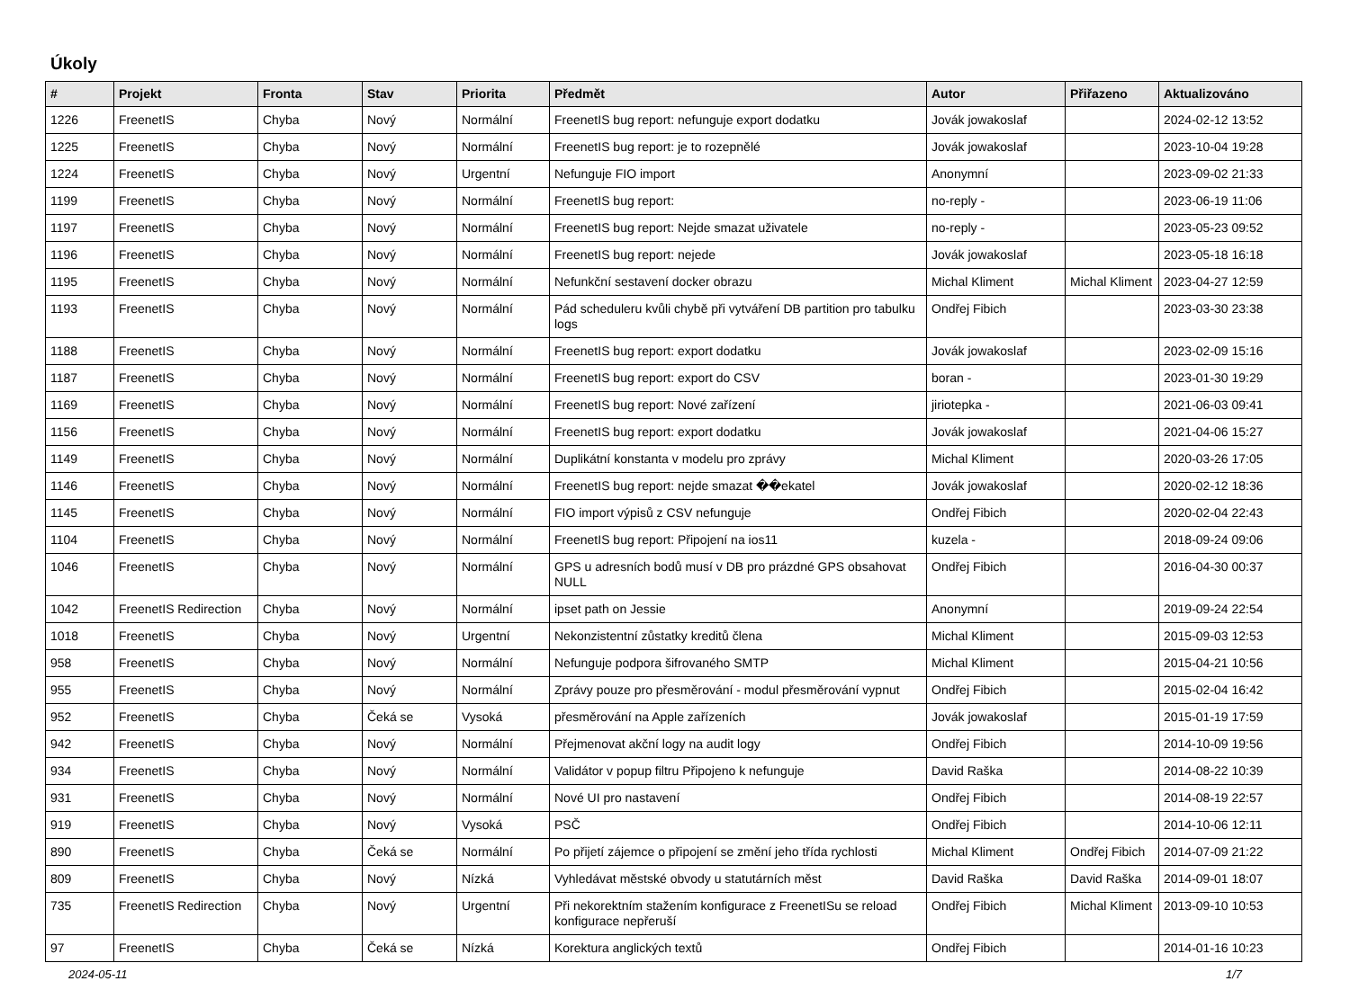Úkoly
| # | Projekt | Fronta | Stav | Priorita | Předmět | Autor | Přiřazeno | Aktualizováno |
| --- | --- | --- | --- | --- | --- | --- | --- | --- |
| 1226 | FreenetIS | Chyba | Nový | Normální | FreenetIS bug report: nefunguje export dodatku | Jovák jowakoslaf | | 2024-02-12 13:52 |
| 1225 | FreenetIS | Chyba | Nový | Normální | FreenetIS bug report: je to rozepnělé | Jovák jowakoslaf | | 2023-10-04 19:28 |
| 1224 | FreenetIS | Chyba | Nový | Urgentní | Nefunguje FIO import | Anonymní | | 2023-09-02 21:33 |
| 1199 | FreenetIS | Chyba | Nový | Normální | FreenetIS bug report: | no-reply - | | 2023-06-19 11:06 |
| 1197 | FreenetIS | Chyba | Nový | Normální | FreenetIS bug report: Nejde smazat uživatele | no-reply - | | 2023-05-23 09:52 |
| 1196 | FreenetIS | Chyba | Nový | Normální | FreenetIS bug report: nejede | Jovák jowakoslaf | | 2023-05-18 16:18 |
| 1195 | FreenetIS | Chyba | Nový | Normální | Nefunkční sestavení docker obrazu | Michal Kliment | Michal Kliment | 2023-04-27 12:59 |
| 1193 | FreenetIS | Chyba | Nový | Normální | Pád scheduleru kvůli chybě při vytváření DB partition pro tabulku logs | Ondřej Fibich | | 2023-03-30 23:38 |
| 1188 | FreenetIS | Chyba | Nový | Normální | FreenetIS bug report: export dodatku | Jovák jowakoslaf | | 2023-02-09 15:16 |
| 1187 | FreenetIS | Chyba | Nový | Normální | FreenetIS bug report: export do CSV | boran - | | 2023-01-30 19:29 |
| 1169 | FreenetIS | Chyba | Nový | Normální | FreenetIS bug report: Nové zařízení | jiriotepka - | | 2021-06-03 09:41 |
| 1156 | FreenetIS | Chyba | Nový | Normální | FreenetIS bug report: export dodatku | Jovák jowakoslaf | | 2021-04-06 15:27 |
| 1149 | FreenetIS | Chyba | Nový | Normální | Duplikátní konstanta v modelu pro zprávy | Michal Kliment | | 2020-03-26 17:05 |
| 1146 | FreenetIS | Chyba | Nový | Normální | FreenetIS bug report: nejde smazat ��ekatel | Jovák jowakoslaf | | 2020-02-12 18:36 |
| 1145 | FreenetIS | Chyba | Nový | Normální | FIO import výpisů z CSV nefunguje | Ondřej Fibich | | 2020-02-04 22:43 |
| 1104 | FreenetIS | Chyba | Nový | Normální | FreenetIS bug report: Připojení na ios11 | kuzela - | | 2018-09-24 09:06 |
| 1046 | FreenetIS | Chyba | Nový | Normální | GPS u adresních bodů musí v DB pro prázdné GPS obsahovat NULL | Ondřej Fibich | | 2016-04-30 00:37 |
| 1042 | FreenetIS Redirection | Chyba | Nový | Normální | ipset path on Jessie | Anonymní | | 2019-09-24 22:54 |
| 1018 | FreenetIS | Chyba | Nový | Urgentní | Nekonzistentní zůstatky kreditů člena | Michal Kliment | | 2015-09-03 12:53 |
| 958 | FreenetIS | Chyba | Nový | Normální | Nefunguje podpora šifrovaného SMTP | Michal Kliment | | 2015-04-21 10:56 |
| 955 | FreenetIS | Chyba | Nový | Normální | Zprávy pouze pro přesměrování - modul přesměrování vypnut | Ondřej Fibich | | 2015-02-04 16:42 |
| 952 | FreenetIS | Chyba | Čeká se | Vysoká | přesměrování na Apple zařízeních | Jovák jowakoslaf | | 2015-01-19 17:59 |
| 942 | FreenetIS | Chyba | Nový | Normální | Přejmenovat akční logy na audit logy | Ondřej Fibich | | 2014-10-09 19:56 |
| 934 | FreenetIS | Chyba | Nový | Normální | Validátor v popup filtru Připojeno k nefunguje | David Raška | | 2014-08-22 10:39 |
| 931 | FreenetIS | Chyba | Nový | Normální | Nové UI pro nastavení | Ondřej Fibich | | 2014-08-19 22:57 |
| 919 | FreenetIS | Chyba | Nový | Vysoká | PSČ | Ondřej Fibich | | 2014-10-06 12:11 |
| 890 | FreenetIS | Chyba | Čeká se | Normální | Po přijetí zájemce o připojení se změní jeho třída rychlosti | Michal Kliment | Ondřej Fibich | 2014-07-09 21:22 |
| 809 | FreenetIS | Chyba | Nový | Nízká | Vyhledávat městské obvody u statutárních měst | David Raška | David Raška | 2014-09-01 18:07 |
| 735 | FreenetIS Redirection | Chyba | Nový | Urgentní | Při nekorektním stažením konfigurace z FreenetISu se reload konfigurace nepřeruší | Ondřej Fibich | Michal Kliment | 2013-09-10 10:53 |
| 97 | FreenetIS | Chyba | Čeká se | Nízká | Korektura anglických textů | Ondřej Fibich | | 2014-01-16 10:23 |
2024-05-11 1/7